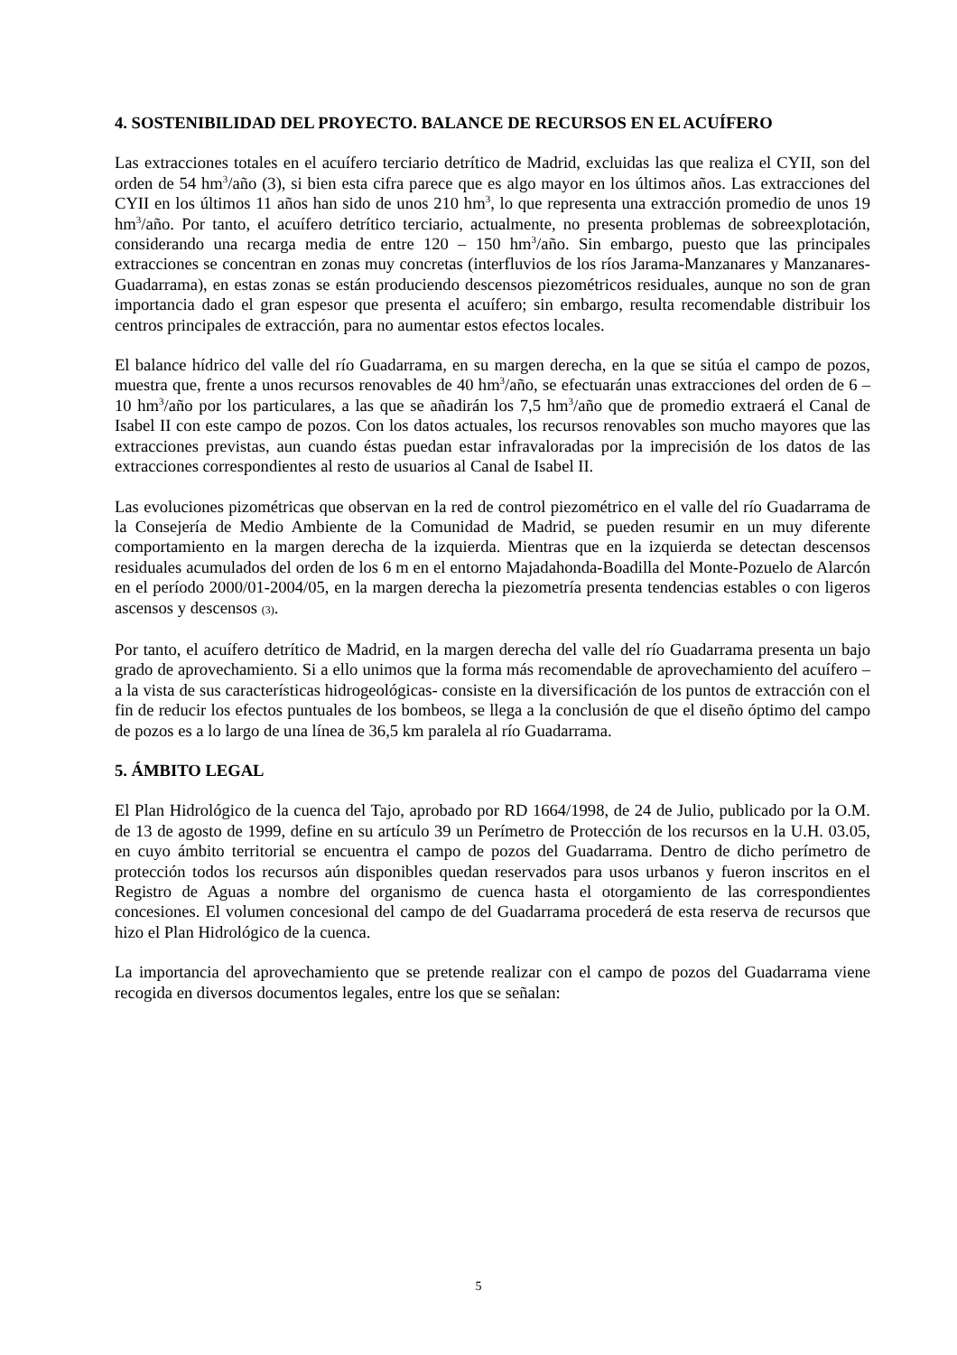4. SOSTENIBILIDAD DEL PROYECTO. BALANCE DE RECURSOS EN EL ACUÍFERO
Las extracciones totales en el acuífero terciario detrítico de Madrid, excluidas las que realiza el CYII, son del orden de 54 hm<sup>3</sup>/año (3), si bien esta cifra parece que es algo mayor en los últimos años. Las extracciones del CYII en los últimos 11 años han sido de unos 210 hm<sup>3</sup>, lo que representa una extracción promedio de unos 19 hm<sup>3</sup>/año. Por tanto, el acuífero detrítico terciario, actualmente, no presenta problemas de sobreexplotación, considerando una recarga media de entre 120 – 150 hm<sup>3</sup>/año. Sin embargo, puesto que las principales extracciones se concentran en zonas muy concretas (interfluvios de los ríos Jarama-Manzanares y Manzanares-Guadarrama), en estas zonas se están produciendo descensos piezométricos residuales, aunque no son de gran importancia dado el gran espesor que presenta el acuífero; sin embargo, resulta recomendable distribuir los centros principales de extracción, para no aumentar estos efectos locales.
El balance hídrico del valle del río Guadarrama, en su margen derecha, en la que se sitúa el campo de pozos, muestra que, frente a unos recursos renovables de 40 hm<sup>3</sup>/año, se efectuarán unas extracciones del orden de 6 – 10 hm<sup>3</sup>/año por los particulares, a las que se añadirán los 7,5 hm<sup>3</sup>/año que de promedio extraerá el Canal de Isabel II con este campo de pozos. Con los datos actuales, los recursos renovables son mucho mayores que las extracciones previstas, aun cuando éstas puedan estar infravaloradas por la imprecisión de los datos de las extracciones correspondientes al resto de usuarios al Canal de Isabel II.
Las evoluciones pizométricas que observan en la red de control piezométrico en el valle del río Guadarrama de la Consejería de Medio Ambiente de la Comunidad de Madrid, se pueden resumir en un muy diferente comportamiento en la margen derecha de la izquierda. Mientras que en la izquierda se detectan descensos residuales acumulados del orden de los 6 m en el entorno Majadahonda-Boadilla del Monte-Pozuelo de Alarcón en el período 2000/01-2004/05, en la margen derecha la piezometría presenta tendencias estables o con ligeros ascensos y descensos (3).
Por tanto, el acuífero detrítico de Madrid, en la margen derecha del valle del río Guadarrama presenta un bajo grado de aprovechamiento. Si a ello unimos que la forma más recomendable de aprovechamiento del acuífero –a la vista de sus características hidrogeológicas- consiste en la diversificación de los puntos de extracción con el fin de reducir los efectos puntuales de los bombeos, se llega a la conclusión de que el diseño óptimo del campo de pozos es a lo largo de una línea de 36,5 km paralela al río Guadarrama.
5. ÁMBITO LEGAL
El Plan Hidrológico de la cuenca del Tajo, aprobado por RD 1664/1998, de 24 de Julio, publicado por la O.M. de 13 de agosto de 1999, define en su artículo 39 un Perímetro de Protección de los recursos en la U.H. 03.05, en cuyo ámbito territorial se encuentra el campo de pozos del Guadarrama. Dentro de dicho perímetro de protección todos los recursos aún disponibles quedan reservados para usos urbanos y fueron inscritos en el Registro de Aguas a nombre del organismo de cuenca hasta el otorgamiento de las correspondientes concesiones. El volumen concesional del campo de del Guadarrama procederá de esta reserva de recursos que hizo el Plan Hidrológico de la cuenca.
La importancia del aprovechamiento que se pretende realizar con el campo de pozos del Guadarrama viene recogida en diversos documentos legales, entre los que se señalan:
5